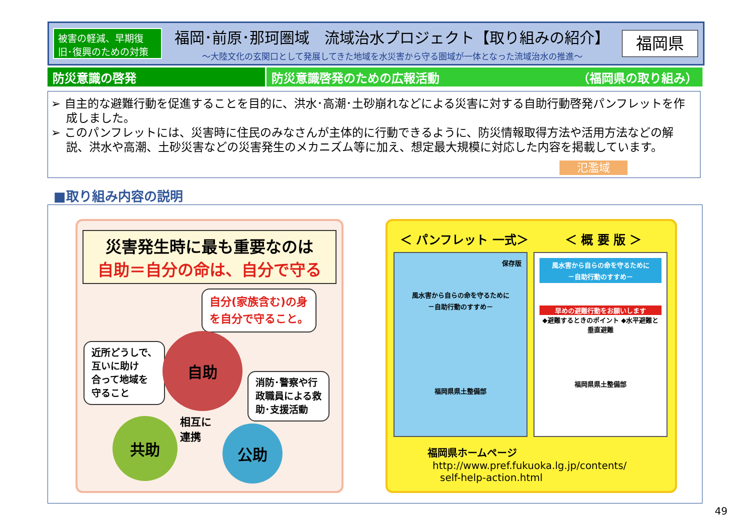被害の軽減、早期復旧･復興のための対策
福岡･前原･那珂圏域　流域治水プロジェクト【取り組みの紹介】
～大陸文化の玄関口として発展してきた地域を水災害から守る圏域が一体となった流域治水の推進～
福岡県
防災意識の啓発 防災意識啓発のための広報活動 （福岡県の取り組み）
➢ 自主的な避難行動を促進することを目的に、洪水･高潮･土砂崩れなどによる災害に対する自助行動啓発パンフレットを作成しました。
➢ このパンフレットには、災害時に住民のみなさんが主体的に行動できるように、防災情報取得方法や活用方法などの解説、洪水や高潮、土砂災害などの災害発生のメカニズム等に加え、想定最大規模に対応した内容を掲載しています。
氾濫域
■取り組み内容の説明
災害発生時に最も重要なのは
自助＝自分の命は、自分で守る
自分(家族含む)の身
を自分で守ること。
近所どうしで、
互いに助け
合って地域を
守ること
消防･警察や行
政職員による救
助･支援活動
自助
相互に
連携
共助 公助
＜ パンフレット 一式＞ ＜ 概 要 版 ＞
保存版
風水害から自らの命を守るために
－自助行動のすすめ－
福岡県県土整備部
風水害から自らの命を守るために
－自助行動のすすめ－
早めの避難行動をお願いします
◆避難するときのポイント ◆水平避難と垂直避難
福岡県県土整備部
福岡県ホームページ
http://www.pref.fukuoka.lg.jp/contents/
self-help-action.html
49